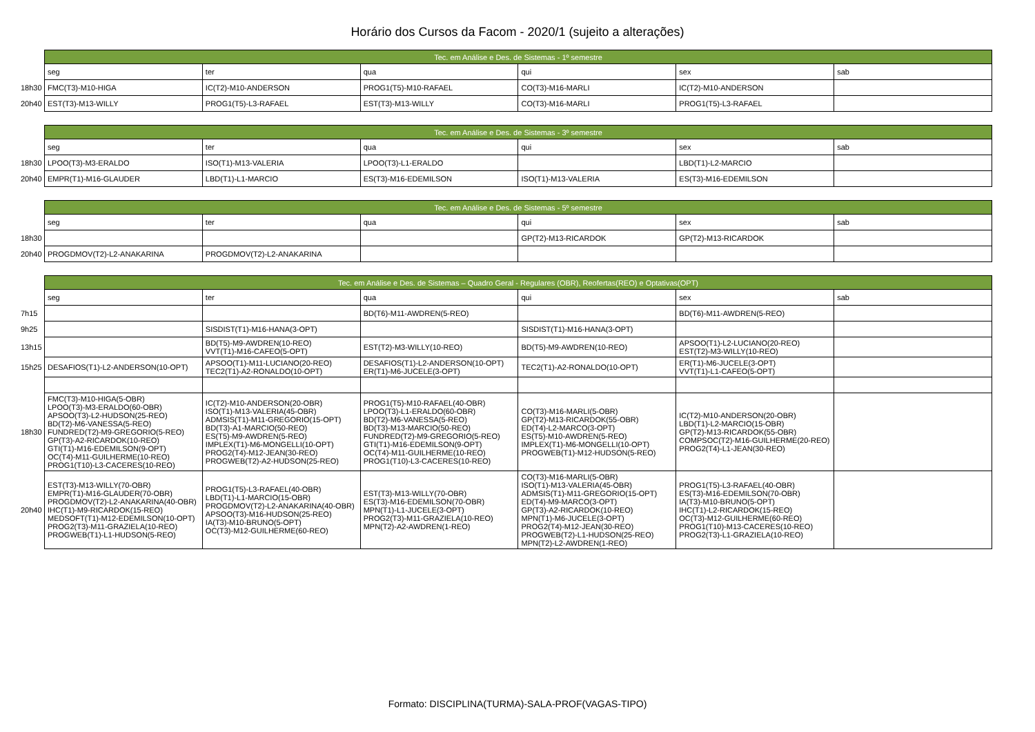Horário dos Cursos da Facom - 2020/1 (sujeito a alterações)
| | Tec. em Análise e Des. de Sistemas - 1º semestre | | | | | |
| | seg | ter | qua | qui | sex | sab |
| 18h30 | FMC(T3)-M10-HIGA | IC(T2)-M10-ANDERSON | PROG1(T5)-M10-RAFAEL | CO(T3)-M16-MARLI | IC(T2)-M10-ANDERSON | |
| 20h40 | EST(T3)-M13-WILLY | PROG1(T5)-L3-RAFAEL | EST(T3)-M13-WILLY | CO(T3)-M16-MARLI | PROG1(T5)-L3-RAFAEL | |
| | Tec. em Análise e Des. de Sistemas - 3º semestre | | | | | |
| | seg | ter | qua | qui | sex | sab |
| 18h30 | LPOO(T3)-M3-ERALDO | ISO(T1)-M13-VALERIA | LPOO(T3)-L1-ERALDO | | LBD(T1)-L2-MARCIO | |
| 20h40 | EMPR(T1)-M16-GLAUDER | LBD(T1)-L1-MARCIO | ES(T3)-M16-EDEMILSON | ISO(T1)-M13-VALERIA | ES(T3)-M16-EDEMILSON | |
| | Tec. em Análise e Des. de Sistemas - 5º semestre | | | | | |
| | seg | ter | qua | qui | sex | sab |
| 18h30 | | | | GP(T2)-M13-RICARDOK | GP(T2)-M13-RICARDOK | |
| 20h40 | PROGDMOV(T2)-L2-ANAKARINA | PROGDMOV(T2)-L2-ANAKARINA | | | | |
| | Tec. em Análise e Des. de Sistemas – Quadro Geral - Regulares (OBR), Reofertas(REO) e Optativas(OPT) | | | | | |
| | seg | ter | qua | qui | sex | sab |
| 7h15 | | | BD(T6)-M11-AWDREN(5-REO) | | BD(T6)-M11-AWDREN(5-REO) | |
| 9h25 | | SISDIST(T1)-M16-HANA(3-OPT) | | SISDIST(T1)-M16-HANA(3-OPT) | | |
| 13h15 | | BD(T5)-M9-AWDREN(10-REO) VVT(T1)-M16-CAFEO(5-OPT) | EST(T2)-M3-WILLY(10-REO) | BD(T5)-M9-AWDREN(10-REO) | APSOO(T1)-L2-LUCIANO(20-REO) EST(T2)-M3-WILLY(10-REO) | |
| 15h25 | DESAFIOS(T1)-L2-ANDERSON(10-OPT) | APSOO(T1)-M11-LUCIANO(20-REO) TEC2(T1)-A2-RONALDO(10-OPT) | DESAFIOS(T1)-L2-ANDERSON(10-OPT) ER(T1)-M6-JUCELE(3-OPT) | TEC2(T1)-A2-RONALDO(10-OPT) | ER(T1)-M6-JUCELE(3-OPT) VVT(T1)-L1-CAFEO(5-OPT) | |
| 18h30 | FMC(T3)-M10-HIGA(5-OBR) LPOO(T3)-M3-ERALDO(60-OBR) APSOO(T3)-L2-HUDSON(25-REO) BD(T2)-M6-VANESSA(5-REO) FUNDRED(T2)-M9-GREGORIO(5-REO) GP(T3)-A2-RICARDOK(10-REO) GTI(T1)-M16-EDEMILSON(9-OPT) OC(T4)-M11-GUILHERME(10-REO) PROG1(T10)-L3-CACERES(10-REO) | IC(T2)-M10-ANDERSON(20-OBR) ISO(T1)-M13-VALERIA(45-OBR) ADMSIS(T1)-M11-GREGORIO(15-OPT) BD(T3)-A1-MARCIO(50-REO) ES(T5)-M9-AWDREN(5-REO) IMPLEX(T1)-M6-MONGELLI(10-OPT) PROG2(T4)-M12-JEAN(30-REO) PROGWEB(T2)-A2-HUDSON(25-REO) | PROG1(T5)-M10-RAFAEL(40-OBR) LPOO(T3)-L1-ERALDO(60-OBR) BD(T2)-M6-VANESSA(5-REO) BD(T3)-M13-MARCIO(50-REO) FUNDRED(T2)-M9-GREGORIO(5-REO) GTI(T1)-M16-EDEMILSON(9-OPT) OC(T4)-M11-GUILHERME(10-REO) PROG1(T10)-L3-CACERES(10-REO) | CO(T3)-M16-MARLI(5-OBR) GP(T2)-M13-RICARDOK(55-OBR) ED(T4)-L2-MARCO(3-OPT) ES(T5)-M10-AWDREN(5-REO) IMPLEX(T1)-M6-MONGELLI(10-OPT) PROGWEB(T1)-M12-HUDSON(5-REO) | IC(T2)-M10-ANDERSON(20-OBR) LBD(T1)-L2-MARCIO(15-OBR) GP(T2)-M13-RICARDOK(55-OBR) COMPSOC(T2)-M16-GUILHERME(20-REO) PROG2(T4)-L1-JEAN(30-REO) | |
| 20h40 | EST(T3)-M13-WILLY(70-OBR) EMPR(T1)-M16-GLAUDER(70-OBR) PROGDMOV(T2)-L2-ANAKARINA(40-OBR) IHC(T1)-M9-RICARDOK(15-REO) MEDSOFT(T1)-M12-EDEMILSON(10-OPT) PROG2(T3)-M11-GRAZIELA(10-REO) PROGWEB(T1)-L1-HUDSON(5-REO) | PROG1(T5)-L3-RAFAEL(40-OBR) LBD(T1)-L1-MARCIO(15-OBR) PROGDMOV(T2)-L2-ANAKARINA(40-OBR) APSOO(T3)-M16-HUDSON(25-REO) IA(T3)-M10-BRUNO(5-OPT) OC(T3)-M12-GUILHERME(60-REO) | EST(T3)-M13-WILLY(70-OBR) ES(T3)-M16-EDEMILSON(70-OBR) MPN(T1)-L1-JUCELE(3-OPT) PROG2(T3)-M11-GRAZIELA(10-REO) MPN(T2)-A2-AWDREN(1-REO) | CO(T3)-M16-MARLI(5-OBR) ISO(T1)-M13-VALERIA(45-OBR) ADMSIS(T1)-M11-GREGORIO(15-OPT) ED(T4)-M9-MARCO(3-OPT) GP(T3)-A2-RICARDOK(10-REO) MPN(T1)-M6-JUCELE(3-OPT) PROG2(T4)-M12-JEAN(30-REO) PROGWEB(T2)-L1-HUDSON(25-REO) MPN(T2)-L2-AWDREN(1-REO) | PROG1(T5)-L3-RAFAEL(40-OBR) ES(T3)-M16-EDEMILSON(70-OBR) IA(T3)-M10-BRUNO(5-OPT) IHC(T1)-L2-RICARDOK(15-REO) OC(T3)-M12-GUILHERME(60-REO) PROG1(T10)-M13-CACERES(10-REO) PROG2(T3)-L1-GRAZIELA(10-REO) | |
Formato: DISCIPLINA(TURMA)-SALA-PROF(VAGAS-TIPO)